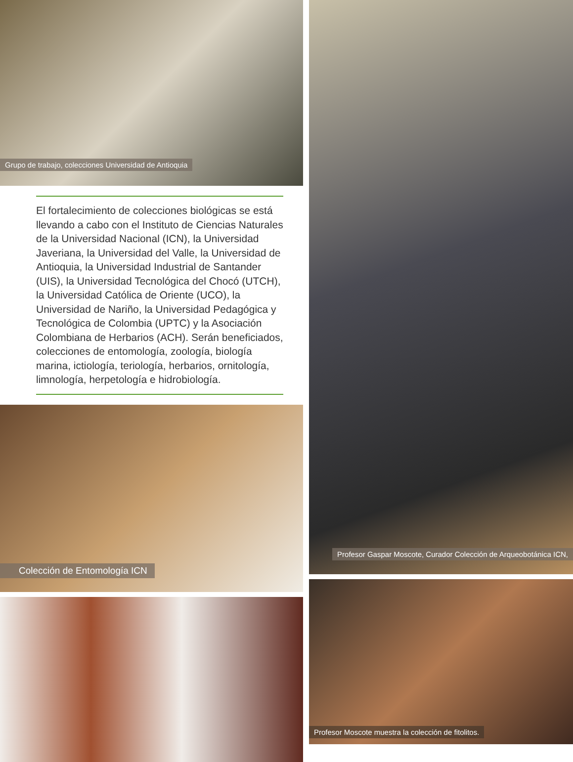Grupo de trabajo, colecciones Universidad de Antioquia
El fortalecimiento de colecciones biológicas se está llevando a cabo con el Instituto de Ciencias Naturales de la Universidad Nacional (ICN), la Universidad Javeriana, la Universidad del Valle, la Universidad de Antioquia, la Universidad Industrial de Santander (UIS), la Universidad Tecnológica del Chocó (UTCH), la Universidad Católica de Oriente (UCO), la Universidad de Nariño, la Universidad Pedagógica y Tecnológica de Colombia (UPTC) y la Asociación Colombiana de Herbarios (ACH). Serán beneficiados, colecciones de entomología, zoología, biología marina, ictiología, teriología, herbarios, ornitología, limnología, herpetología e hidrobiología.
Colección de Entomología ICN
Profesor Gaspar Moscote, Curador Colección de Arqueobotánica ICN,
Profesor Moscote muestra la colección de fitolitos.